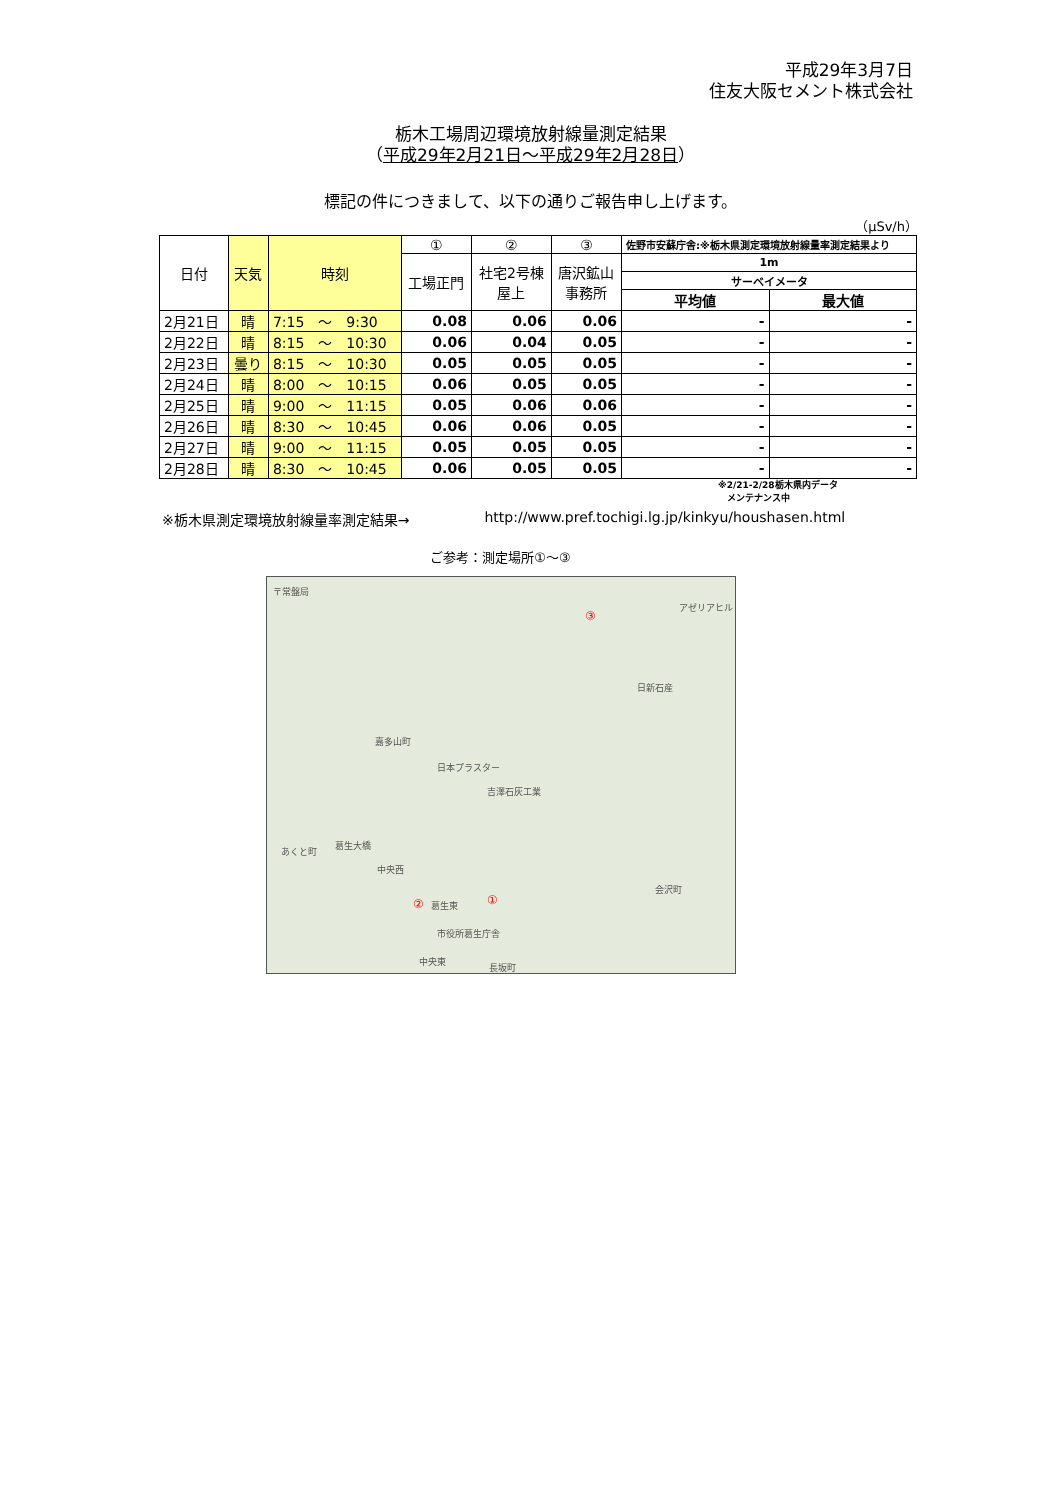平成29年3月7日
住友大阪セメント株式会社
栃木工場周辺環境放射線量測定結果
（平成29年2月21日～平成29年2月28日）
標記の件につきまして、以下の通りご報告申し上げます。
（μSv/h）
| 日付 | 天気 | 時刻 | ① | ② | ③ | 佐野市安蘇庁舎:※栃木県測定環境放射線量率測定結果より | |
| --- | --- | --- | --- | --- | --- | --- | --- |
| | | | 工場正門 | 社宅2号棟 屋上 | 唐沢鉱山 事務所 | 1m | |
| | | | | | | サーベイメータ | |
| | | | | | | 平均値 | 最大値 |
| 2月21日 | 晴 | 7:15 ～ 9:30 | 0.08 | 0.06 | 0.06 | - | - |
| 2月22日 | 晴 | 8:15 ～ 10:30 | 0.06 | 0.04 | 0.05 | - | - |
| 2月23日 | 曇り | 8:15 ～ 10:30 | 0.05 | 0.05 | 0.05 | - | - |
| 2月24日 | 晴 | 8:00 ～ 10:15 | 0.06 | 0.05 | 0.05 | - | - |
| 2月25日 | 晴 | 9:00 ～ 11:15 | 0.05 | 0.06 | 0.06 | - | - |
| 2月26日 | 晴 | 8:30 ～ 10:45 | 0.06 | 0.06 | 0.05 | - | - |
| 2月27日 | 晴 | 9:00 ～ 11:15 | 0.05 | 0.05 | 0.05 | - | - |
| 2月28日 | 晴 | 8:30 ～ 10:45 | 0.06 | 0.05 | 0.05 | - | - |
※2/21-2/28栃木県内データ
　メンテナンス中
※栃木県測定環境放射線量率測定結果→ http://www.pref.tochigi.lg.jp/kinkyu/houshasen.html
ご参考：測定場所①～③
〒常盤局
アゼリアヒル
③
日新石産
嘉多山町
日本プラスター
吉澤石灰工業
葛生大橋
あくと町
中央西
② 葛生東 ①
会沢町
市役所葛生庁舎
中央東
長坂町